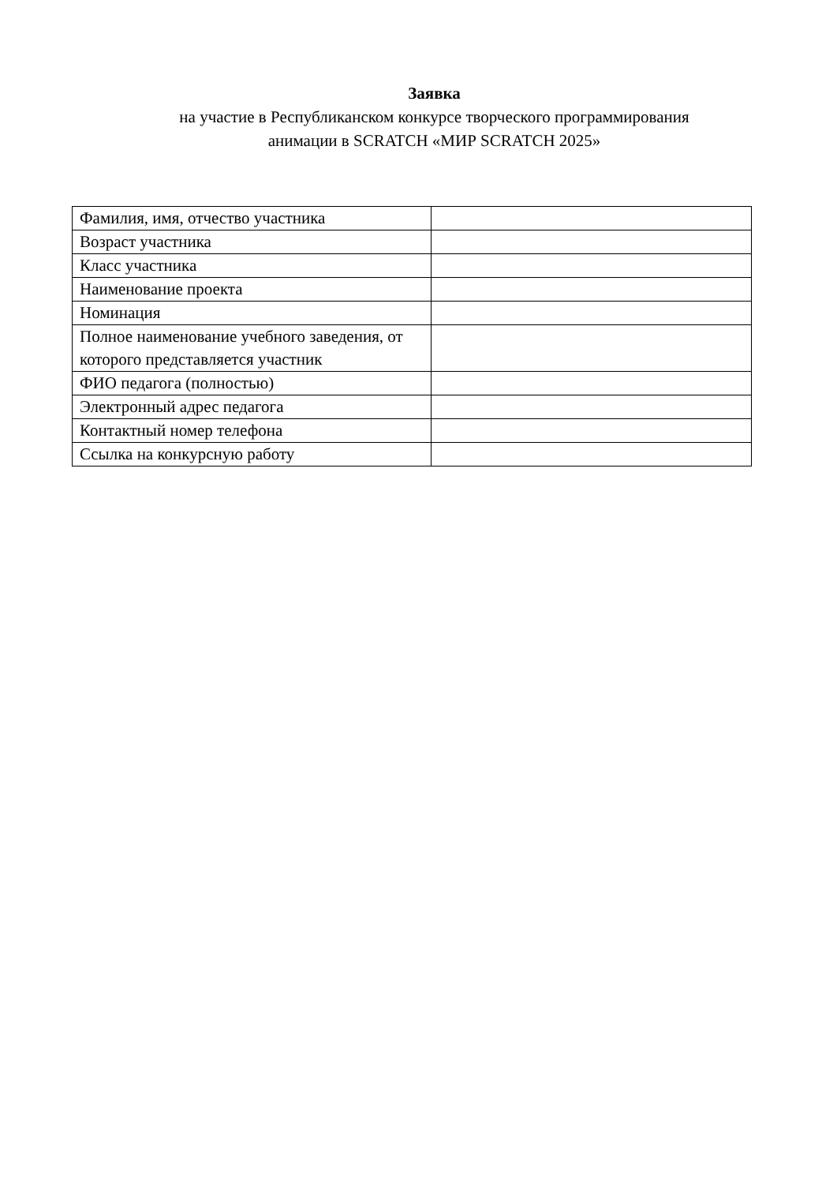Заявка
на участие в Республиканском конкурсе творческого программирования
анимации в SCRATCH «МИР SCRATCH 2025»
| Фамилия, имя, отчество участника | |
| Возраст участника | |
| Класс участника | |
| Наименование проекта | |
| Номинация | |
| Полное наименование учебного заведения, от которого представляется участник | |
| ФИО педагога (полностью) | |
| Электронный адрес педагога | |
| Контактный номер телефона | |
| Ссылка на конкурсную работу | |